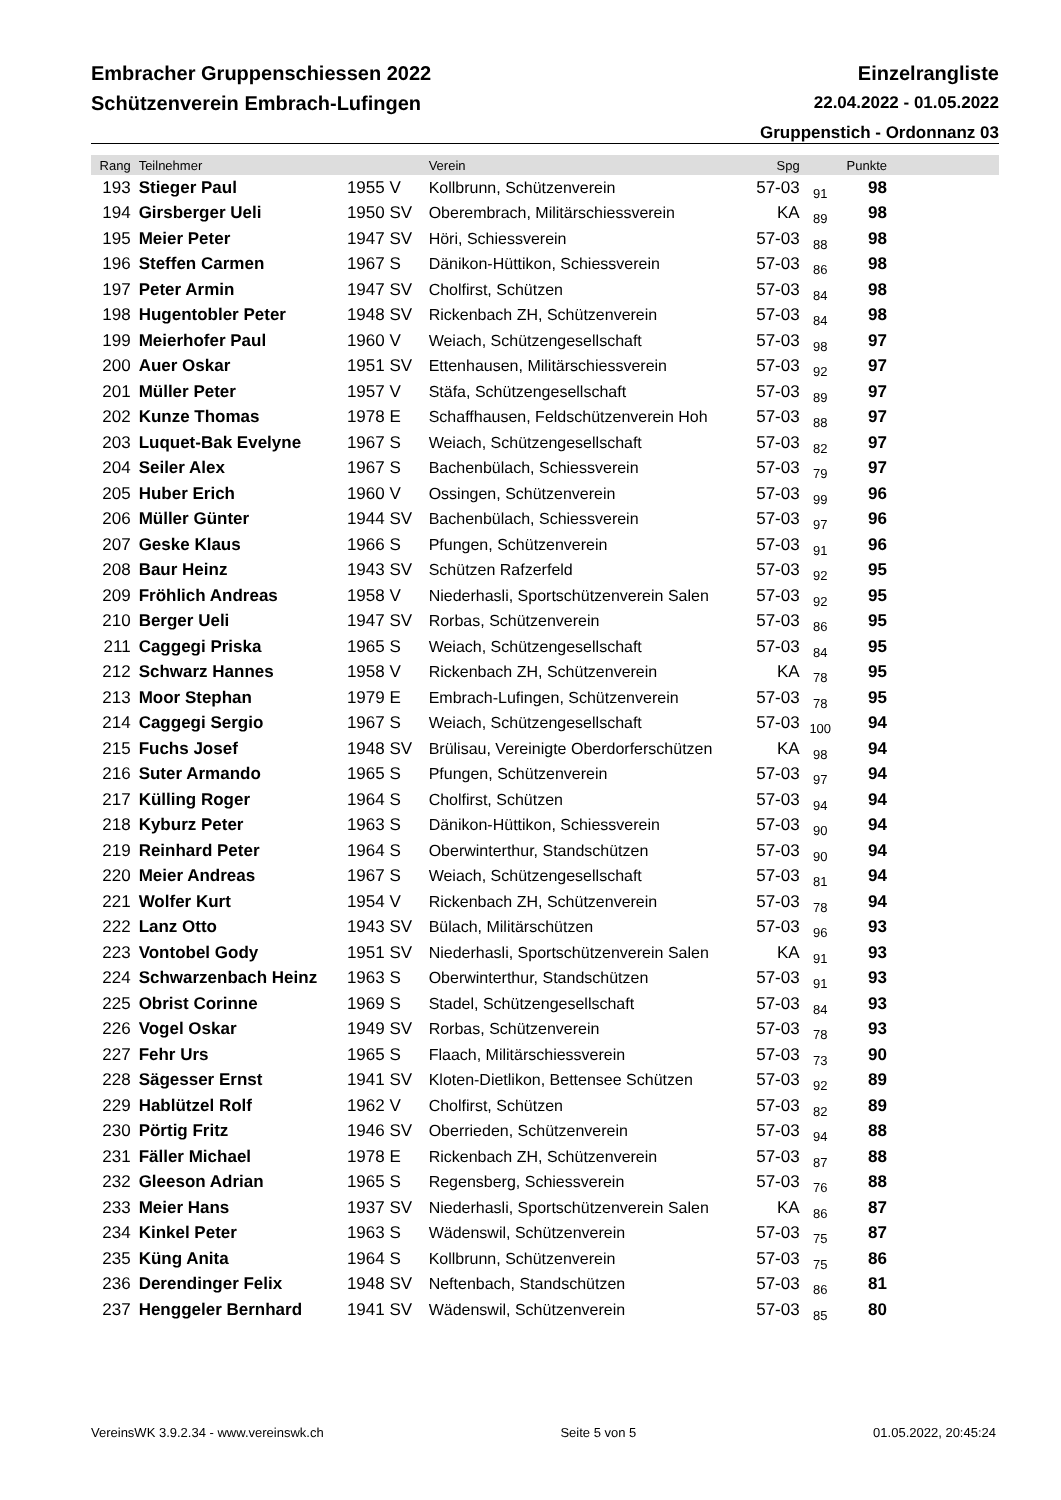Embracher Gruppenschiessen 2022 Einzelrangliste
Schützenverein Embrach-Lufingen 22.04.2022 - 01.05.2022
Gruppenstich - Ordonnanz 03
| Rang | Teilnehmer | | Verein | Spg | | Punkte | |
| --- | --- | --- | --- | --- | --- | --- | --- |
| 193 | Stieger Paul | 1955 V | Kollbrunn, Schützenverein | 57-03 | 91 | 98 | |
| 194 | Girsberger Ueli | 1950 SV | Oberembrach, Militärschiessverein | KA | 89 | 98 | |
| 195 | Meier Peter | 1947 SV | Höri, Schiessverein | 57-03 | 88 | 98 | |
| 196 | Steffen Carmen | 1967 S | Dänikon-Hüttikon, Schiessverein | 57-03 | 86 | 98 | |
| 197 | Peter Armin | 1947 SV | Cholfirst, Schützen | 57-03 | 84 | 98 | |
| 198 | Hugentobler Peter | 1948 SV | Rickenbach ZH, Schützenverein | 57-03 | 84 | 98 | |
| 199 | Meierhofer Paul | 1960 V | Weiach, Schützengesellschaft | 57-03 | 98 | 97 | |
| 200 | Auer Oskar | 1951 SV | Ettenhausen, Militärschiessverein | 57-03 | 92 | 97 | |
| 201 | Müller Peter | 1957 V | Stäfa, Schützengesellschaft | 57-03 | 89 | 97 | |
| 202 | Kunze Thomas | 1978 E | Schaffhausen, Feldschützenverein Hoh | 57-03 | 88 | 97 | |
| 203 | Luquet-Bak Evelyne | 1967 S | Weiach, Schützengesellschaft | 57-03 | 82 | 97 | |
| 204 | Seiler Alex | 1967 S | Bachenbülach, Schiessverein | 57-03 | 79 | 97 | |
| 205 | Huber Erich | 1960 V | Ossingen, Schützenverein | 57-03 | 99 | 96 | |
| 206 | Müller Günter | 1944 SV | Bachenbülach, Schiessverein | 57-03 | 97 | 96 | |
| 207 | Geske Klaus | 1966 S | Pfungen, Schützenverein | 57-03 | 91 | 96 | |
| 208 | Baur Heinz | 1943 SV | Schützen Rafzerfeld | 57-03 | 92 | 95 | |
| 209 | Fröhlich Andreas | 1958 V | Niederhasli, Sportschützenverein Salen | 57-03 | 92 | 95 | |
| 210 | Berger Ueli | 1947 SV | Rorbas, Schützenverein | 57-03 | 86 | 95 | |
| 211 | Caggegi Priska | 1965 S | Weiach, Schützengesellschaft | 57-03 | 84 | 95 | |
| 212 | Schwarz Hannes | 1958 V | Rickenbach ZH, Schützenverein | KA | 78 | 95 | |
| 213 | Moor Stephan | 1979 E | Embrach-Lufingen, Schützenverein | 57-03 | 78 | 95 | |
| 214 | Caggegi Sergio | 1967 S | Weiach, Schützengesellschaft | 57-03 | 100 | 94 | |
| 215 | Fuchs Josef | 1948 SV | Brülisau, Vereinigte Oberdorferschützen | KA | 98 | 94 | |
| 216 | Suter Armando | 1965 S | Pfungen, Schützenverein | 57-03 | 97 | 94 | |
| 217 | Külling Roger | 1964 S | Cholfirst, Schützen | 57-03 | 94 | 94 | |
| 218 | Kyburz Peter | 1963 S | Dänikon-Hüttikon, Schiessverein | 57-03 | 90 | 94 | |
| 219 | Reinhard Peter | 1964 S | Oberwinterthur, Standschützen | 57-03 | 90 | 94 | |
| 220 | Meier Andreas | 1967 S | Weiach, Schützengesellschaft | 57-03 | 81 | 94 | |
| 221 | Wolfer Kurt | 1954 V | Rickenbach ZH, Schützenverein | 57-03 | 78 | 94 | |
| 222 | Lanz Otto | 1943 SV | Bülach, Militärschützen | 57-03 | 96 | 93 | |
| 223 | Vontobel Gody | 1951 SV | Niederhasli, Sportschützenverein Salen | KA | 91 | 93 | |
| 224 | Schwarzenbach Heinz | 1963 S | Oberwinterthur, Standschützen | 57-03 | 91 | 93 | |
| 225 | Obrist Corinne | 1969 S | Stadel, Schützengesellschaft | 57-03 | 84 | 93 | |
| 226 | Vogel Oskar | 1949 SV | Rorbas, Schützenverein | 57-03 | 78 | 93 | |
| 227 | Fehr Urs | 1965 S | Flaach, Militärschiessverein | 57-03 | 73 | 90 | |
| 228 | Sägesser Ernst | 1941 SV | Kloten-Dietlikon, Bettensee Schützen | 57-03 | 92 | 89 | |
| 229 | Hablützel Rolf | 1962 V | Cholfirst, Schützen | 57-03 | 82 | 89 | |
| 230 | Pörtig Fritz | 1946 SV | Oberrieden, Schützenverein | 57-03 | 94 | 88 | |
| 231 | Fäller Michael | 1978 E | Rickenbach ZH, Schützenverein | 57-03 | 87 | 88 | |
| 232 | Gleeson Adrian | 1965 S | Regensberg, Schiessverein | 57-03 | 76 | 88 | |
| 233 | Meier Hans | 1937 SV | Niederhasli, Sportschützenverein Salen | KA | 86 | 87 | |
| 234 | Kinkel Peter | 1963 S | Wädenswil, Schützenverein | 57-03 | 75 | 87 | |
| 235 | Küng Anita | 1964 S | Kollbrunn, Schützenverein | 57-03 | 75 | 86 | |
| 236 | Derendinger Felix | 1948 SV | Neftenbach, Standschützen | 57-03 | 86 | 81 | |
| 237 | Henggeler Bernhard | 1941 SV | Wädenswil, Schützenverein | 57-03 | 85 | 80 | |
VereinsWK 3.9.2.34 - www.vereinswk.ch Seite 5 von 5 01.05.2022, 20:45:24